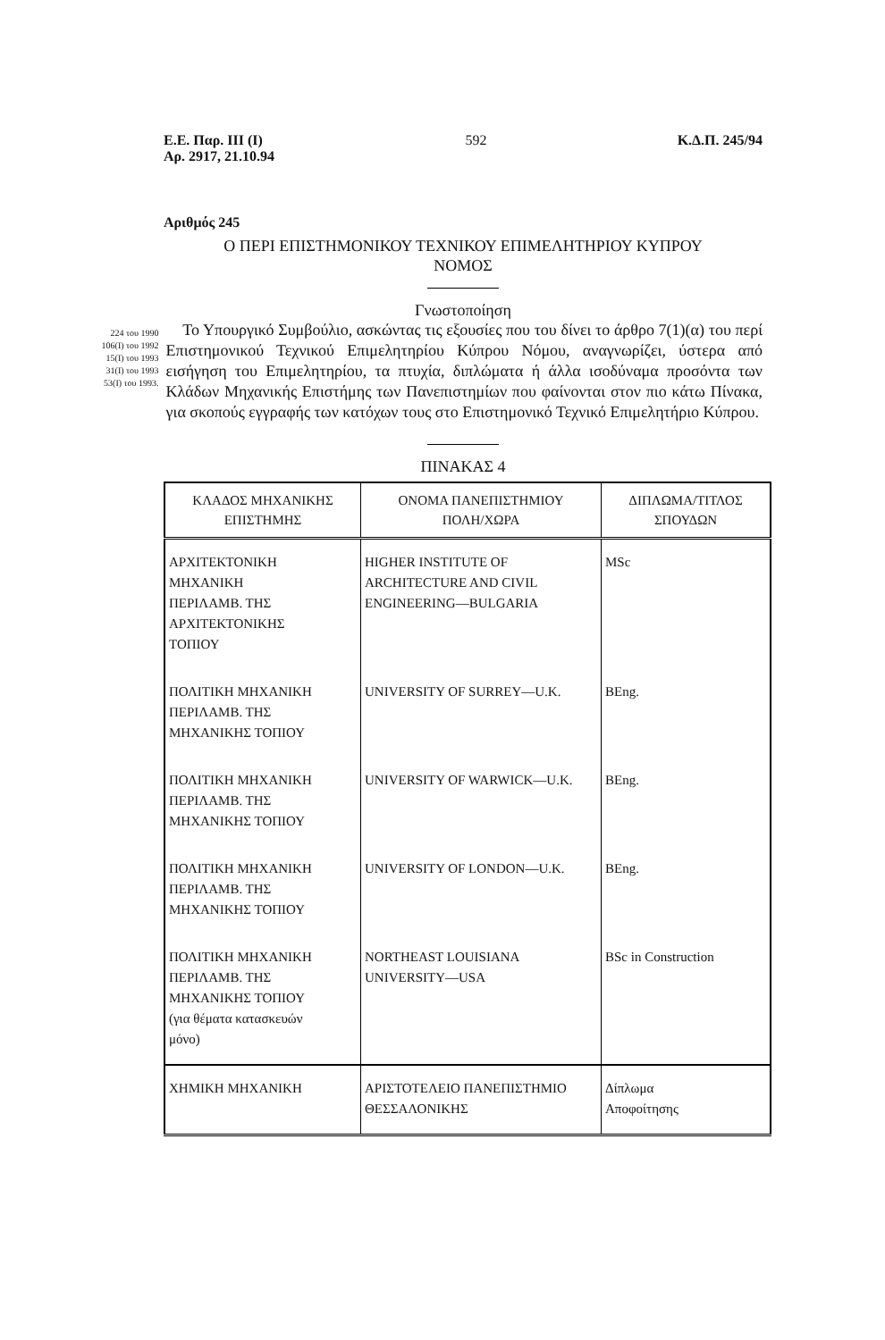Ε.Ε. Παρ. ΙΙΙ (Ι)
Αρ. 2917, 21.10.94
592 Κ.Δ.Π. 245/94
Αριθμός 245
Ο ΠΕΡΙ ΕΠΙΣΤΗΜΟΝΙΚΟΥ ΤΕΧΝΙΚΟΥ ΕΠΙΜΕΛΗΤΗΡΙΟΥ ΚΥΠΡΟΥ
ΝΟΜΟΣ
Γνωστοποίηση
224 του 1990
106(Ι) του 1992
15(Ι) του 1993
31(Ι) του 1993
53(Ι) του 1993.
Το Υπουργικό Συμβούλιο, ασκώντας τις εξουσίες που του δίνει το άρθρο 7(1)(α) του περί Επιστημονικού Τεχνικού Επιμελητηρίου Κύπρου Νόμου, αναγνωρίζει, ύστερα από εισήγηση του Επιμελητηρίου, τα πτυχία, διπλώματα ή άλλα ισοδύναμα προσόντα των Κλάδων Μηχανικής Επιστήμης των Πανεπιστημίων που φαίνονται στον πιο κάτω Πίνακα, για σκοπούς εγγραφής των κατόχων τους στο Επιστημονικό Τεχνικό Επιμελητήριο Κύπρου.
ΠΙΝΑΚΑΣ 4
| ΚΛΑΔΟΣ ΜΗΧΑΝΙΚΗΣ ΕΠΙΣΤΗΜΗΣ | ΟΝΟΜΑ ΠΑΝΕΠΙΣΤΗΜΙΟΥ ΠΟΛΗ/ΧΩΡΑ | ΔΙΠΛΩΜΑ/ΤΙΤΛΟΣ ΣΠΟΥΔΩΝ |
| --- | --- | --- |
| ΑΡΧΙΤΕΚΤΟΝΙΚΗ ΜΗΧΑΝΙΚΗ ΠΕΡΙΛΑΜΒ. ΤΗΣ ΑΡΧΙΤΕΚΤΟΝΙΚΗΣ ΤΟΠΙΟΥ | HIGHER INSTITUTE OF ARCHITECTURE AND CIVIL ENGINEERING—BULGARIA | MSc |
| ΠΟΛΙΤΙΚΗ ΜΗΧΑΝΙΚΗ ΠΕΡΙΛΑΜΒ. ΤΗΣ ΜΗΧΑΝΙΚΗΣ ΤΟΠΙΟΥ | UNIVERSITY OF SURREY—U.K. | BEng. |
| ΠΟΛΙΤΙΚΗ ΜΗΧΑΝΙΚΗ ΠΕΡΙΛΑΜΒ. ΤΗΣ ΜΗΧΑΝΙΚΗΣ ΤΟΠΙΟΥ | UNIVERSITY OF WARWICK—U.K. | BEng. |
| ΠΟΛΙΤΙΚΗ ΜΗΧΑΝΙΚΗ ΠΕΡΙΛΑΜΒ. ΤΗΣ ΜΗΧΑΝΙΚΗΣ ΤΟΠΙΟΥ | UNIVERSITY OF LONDON—U.K. | BEng. |
| ΠΟΛΙΤΙΚΗ ΜΗΧΑΝΙΚΗ ΠΕΡΙΛΑΜΒ. ΤΗΣ ΜΗΧΑΝΙΚΗΣ ΤΟΠΙΟΥ (για θέματα κατασκευών μόνο) | NORTHEAST LOUISIANA UNIVERSITY—USA | BSc in Construction |
| ΧΗΜΙΚΗ ΜΗΧΑΝΙΚΗ | ΑΡΙΣΤΟΤΕΛΕΙΟ ΠΑΝΕΠΙΣΤΗΜΙΟ ΘΕΣΣΑΛΟΝΙΚΗΣ | Δίπλωμα Αποφοίτησης |